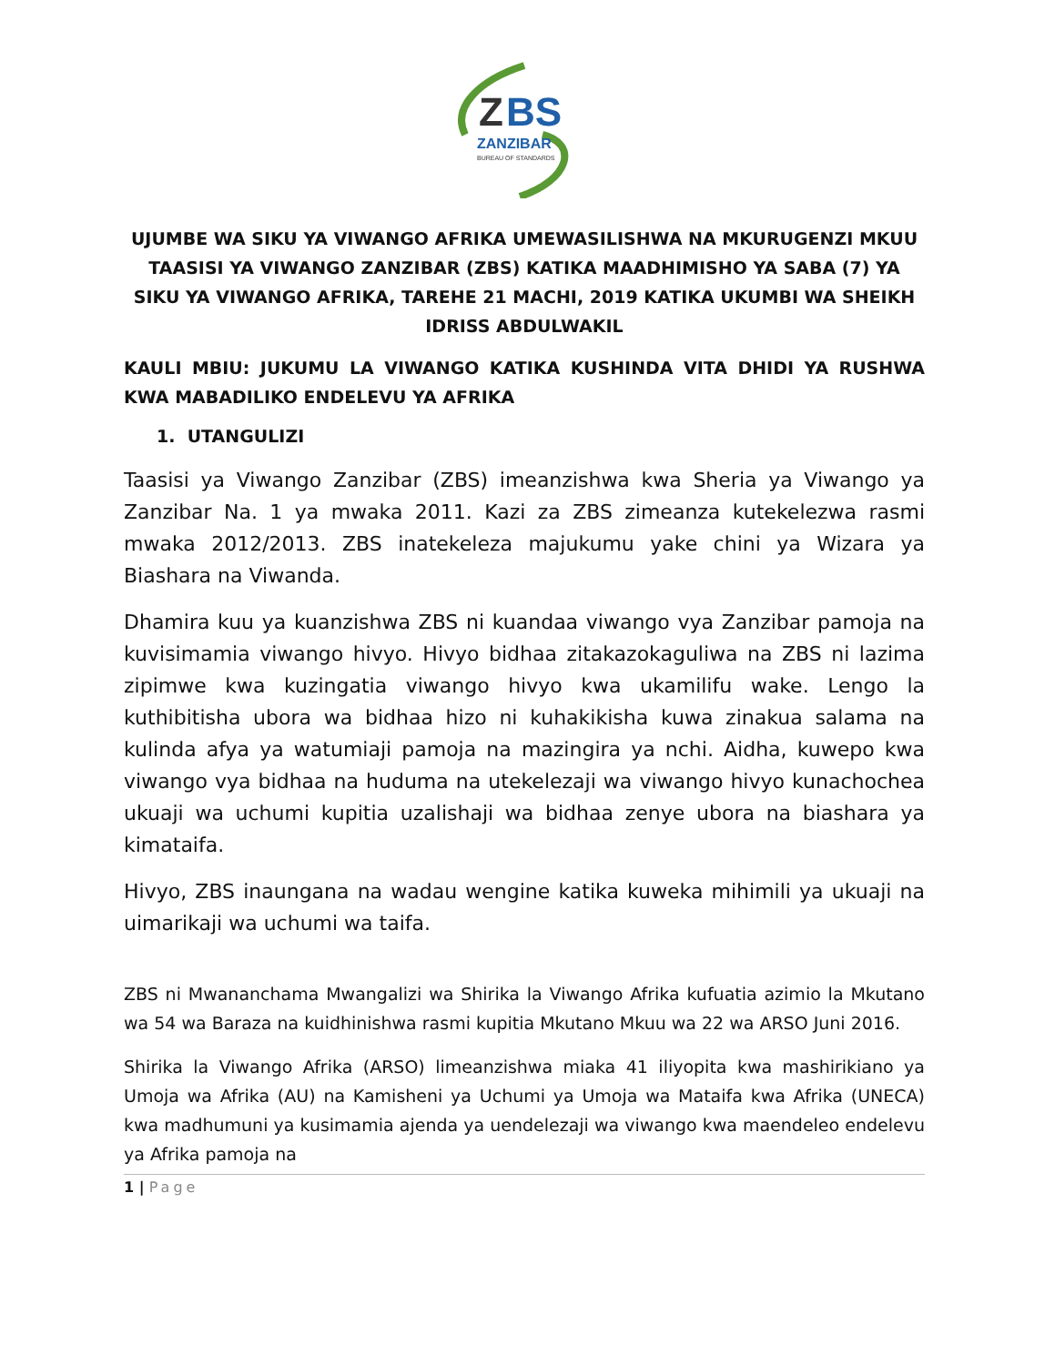Z
BS
ZANZIBAR
BUREAU OF STANDARDS
UJUMBE WA SIKU YA VIWANGO AFRIKA UMEWASILISHWA NA MKURUGENZI MKUU TAASISI YA VIWANGO ZANZIBAR (ZBS) KATIKA MAADHIMISHO YA SABA (7) YA SIKU YA VIWANGO AFRIKA, TAREHE 21 MACHI, 2019 KATIKA UKUMBI WA SHEIKH IDRISS ABDULWAKIL
KAULI MBIU: JUKUMU LA VIWANGO KATIKA KUSHINDA VITA DHIDI YA RUSHWA KWA MABADILIKO ENDELEVU YA AFRIKA
1. UTANGULIZI
Taasisi ya Viwango Zanzibar (ZBS) imeanzishwa kwa Sheria ya Viwango ya Zanzibar Na. 1 ya mwaka 2011. Kazi za ZBS zimeanza kutekelezwa rasmi mwaka 2012/2013. ZBS inatekeleza majukumu yake chini ya Wizara ya Biashara na Viwanda.
Dhamira kuu ya kuanzishwa ZBS ni kuandaa viwango vya Zanzibar pamoja na kuvisimamia viwango hivyo. Hivyo bidhaa zitakazokaguliwa na ZBS ni lazima zipimwe kwa kuzingatia viwango hivyo kwa ukamilifu wake. Lengo la kuthibitisha ubora wa bidhaa hizo ni kuhakikisha kuwa zinakua salama na kulinda afya ya watumiaji pamoja na mazingira ya nchi. Aidha, kuwepo kwa viwango vya bidhaa na huduma na utekelezaji wa viwango hivyo kunachochea ukuaji wa uchumi kupitia uzalishaji wa bidhaa zenye ubora na biashara ya kimataifa.
Hivyo, ZBS inaungana na wadau wengine katika kuweka mihimili ya ukuaji na uimarikaji wa uchumi wa taifa.
ZBS ni Mwananchama Mwangalizi wa Shirika la Viwango Afrika kufuatia azimio la Mkutano wa 54 wa Baraza na kuidhinishwa rasmi kupitia Mkutano Mkuu wa 22 wa ARSO Juni 2016.
Shirika la Viwango Afrika (ARSO) limeanzishwa miaka 41 iliyopita kwa mashirikiano ya Umoja wa Afrika (AU) na Kamisheni ya Uchumi ya Umoja wa Mataifa kwa Afrika (UNECA) kwa madhumuni ya kusimamia ajenda ya uendelezaji wa viwango kwa maendeleo endelevu ya Afrika pamoja na
1 | Page